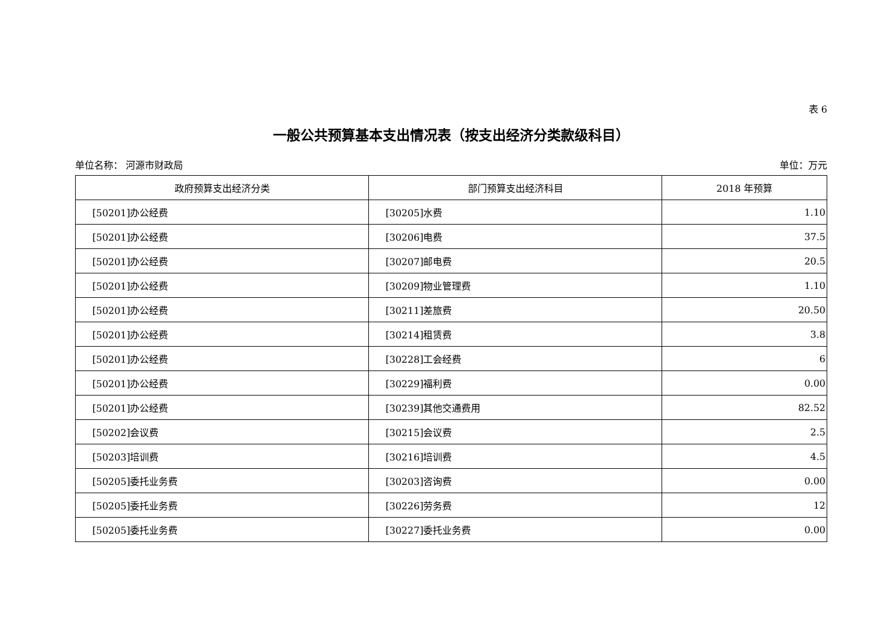表 6
一般公共预算基本支出情况表（按支出经济分类款级科目）
单位名称： 河源市财政局 单位：万元
| 政府预算支出经济分类 | 部门预算支出经济科目 | 2018 年预算 |
| --- | --- | --- |
| [50201]办公经费 | [30205]水费 | 1.10 |
| [50201]办公经费 | [30206]电费 | 37.5 |
| [50201]办公经费 | [30207]邮电费 | 20.5 |
| [50201]办公经费 | [30209]物业管理费 | 1.10 |
| [50201]办公经费 | [30211]差旅费 | 20.50 |
| [50201]办公经费 | [30214]租赁费 | 3.8 |
| [50201]办公经费 | [30228]工会经费 | 6 |
| [50201]办公经费 | [30229]福利费 | 0.00 |
| [50201]办公经费 | [30239]其他交通费用 | 82.52 |
| [50202]会议费 | [30215]会议费 | 2.5 |
| [50203]培训费 | [30216]培训费 | 4.5 |
| [50205]委托业务费 | [30203]咨询费 | 0.00 |
| [50205]委托业务费 | [30226]劳务费 | 12 |
| [50205]委托业务费 | [30227]委托业务费 | 0.00 |